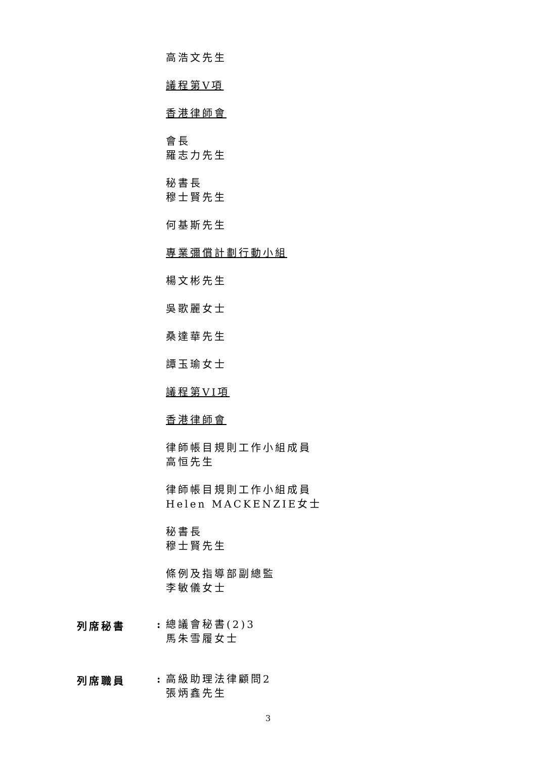高浩文先生
議程第V項
香港律師會
會長
羅志力先生
秘書長
穆士賢先生
何基斯先生
專業彌償計劃行動小組
楊文彬先生
吳歌麗女士
桑達華先生
譚玉瑜女士
議程第VI項
香港律師會
律師帳目規則工作小組成員
高恒先生
律師帳目規則工作小組成員
Helen MACKENZIE女士
秘書長
穆士賢先生
條例及指導部副總監
李敏儀女士
列席秘書 :
總議會秘書(2)3
馬朱雪履女士
列席職員 :
高級助理法律顧問2
張炳鑫先生
3